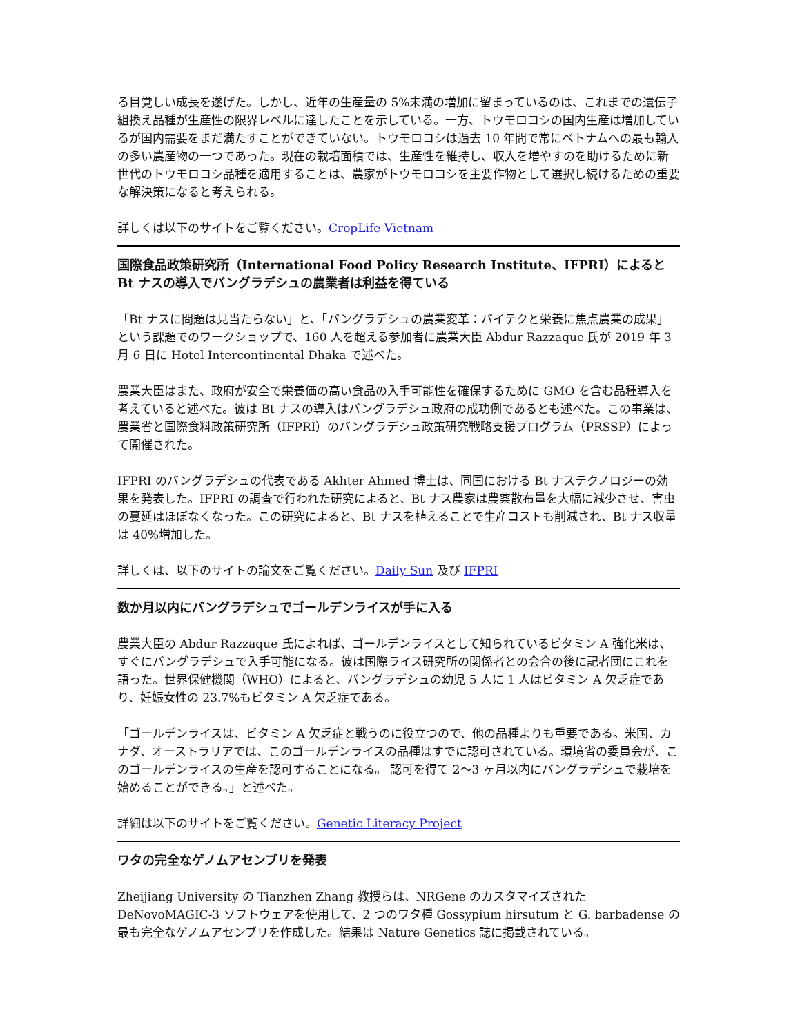る目覚しい成長を遂げた。しかし、近年の生産量の 5%未満の増加に留まっているのは、これまでの遺伝子組換え品種が生産性の限界レベルに達したことを示している。一方、トウモロコシの国内生産は増加しているが国内需要をまだ満たすことができていない。トウモロコシは過去 10 年間で常にベトナムへの最も輸入の多い農産物の一つであった。現在の栽培面積では、生産性を維持し、収入を増やすのを助けるために新世代のトウモロコシ品種を適用することは、農家がトウモロコシを主要作物として選択し続けるための重要な解決策になると考えられる。
詳しくは以下のサイトをご覧ください。CropLife Vietnam
国際食品政策研究所（International Food Policy Research Institute、IFPRI）によると Bt ナスの導入でバングラデシュの農業者は利益を得ている
「Bt ナスに問題は見当たらない」と、「バングラデシュの農業変革：バイテクと栄養に焦点農業の成果」という課題でのワークショップで、160 人を超える参加者に農業大臣 Abdur Razzaque 氏が 2019 年 3 月 6 日に Hotel Intercontinental Dhaka で述べた。
農業大臣はまた、政府が安全で栄養価の高い食品の入手可能性を確保するために GMO を含む品種導入を考えていると述べた。彼は Bt ナスの導入はバングラデシュ政府の成功例であるとも述べた。この事業は、農業省と国際食料政策研究所（IFPRI）のバングラデシュ政策研究戦略支援プログラム（PRSSP）によって開催された。
IFPRI のバングラデシュの代表である Akhter Ahmed 博士は、同国における Bt ナステクノロジーの効果を発表した。IFPRI の調査で行われた研究によると、Bt ナス農家は農薬散布量を大幅に減少させ、害虫の蔓延はほぼなくなった。この研究によると、Bt ナスを植えることで生産コストも削減され、Bt ナス収量は 40%増加した。
詳しくは、以下のサイトの論文をご覧ください。Daily Sun 及び IFPRI
数か月以内にバングラデシュでゴールデンライスが手に入る
農業大臣の Abdur Razzaque 氏によれば、ゴールデンライスとして知られているビタミン A 強化米は、すぐにバングラデシュで入手可能になる。彼は国際ライス研究所の関係者との会合の後に記者団にこれを語った。世界保健機関（WHO）によると、バングラデシュの幼児 5 人に 1 人はビタミン A 欠乏症であり、妊娠女性の 23.7%もビタミン A 欠乏症である。
「ゴールデンライスは、ビタミン A 欠乏症と戦うのに役立つので、他の品種よりも重要である。米国、カナダ、オーストラリアでは、このゴールデンライスの品種はすでに認可されている。環境省の委員会が、このゴールデンライスの生産を認可することになる。 認可を得て 2〜3 ヶ月以内にバングラデシュで栽培を始めることができる。」と述べた。
詳細は以下のサイトをご覧ください。Genetic Literacy Project
ワタの完全なゲノムアセンブリを発表
Zheijiang University の Tianzhen Zhang 教授らは、NRGene のカスタマイズされた DeNovoMAGIC-3 ソフトウェアを使用して、2 つのワタ種 Gossypium hirsutum と G. barbadense の最も完全なゲノムアセンブリを作成した。結果は Nature Genetics 誌に掲載されている。